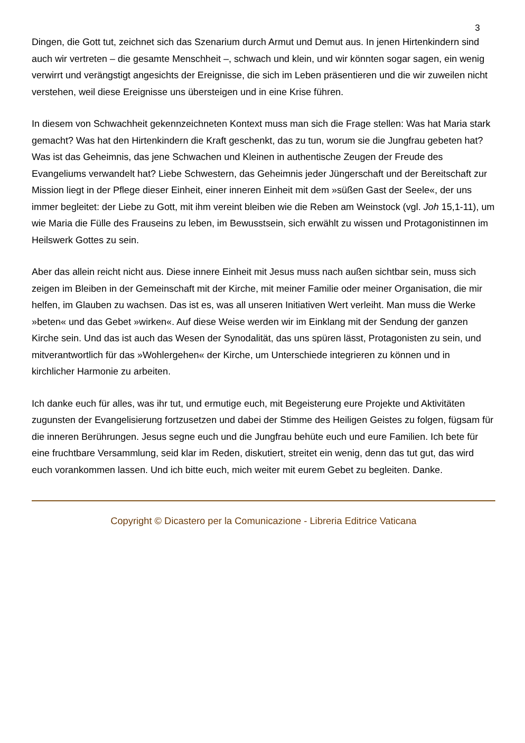3
Dingen, die Gott tut, zeichnet sich das Szenarium durch Armut und Demut aus. In jenen Hirtenkindern sind auch wir vertreten – die gesamte Menschheit –, schwach und klein, und wir könnten sogar sagen, ein wenig verwirrt und verängstigt angesichts der Ereignisse, die sich im Leben präsentieren und die wir zuweilen nicht verstehen, weil diese Ereignisse uns übersteigen und in eine Krise führen.
In diesem von Schwachheit gekennzeichneten Kontext muss man sich die Frage stellen: Was hat Maria stark gemacht? Was hat den Hirtenkindern die Kraft geschenkt, das zu tun, worum sie die Jungfrau gebeten hat? Was ist das Geheimnis, das jene Schwachen und Kleinen in authentische Zeugen der Freude des Evangeliums verwandelt hat? Liebe Schwestern, das Geheimnis jeder Jüngerschaft und der Bereitschaft zur Mission liegt in der Pflege dieser Einheit, einer inneren Einheit mit dem »süßen Gast der Seele«, der uns immer begleitet: der Liebe zu Gott, mit ihm vereint bleiben wie die Reben am Weinstock (vgl. Joh 15,1-11), um wie Maria die Fülle des Frauseins zu leben, im Bewusstsein, sich erwählt zu wissen und Protagonistinnen im Heilswerk Gottes zu sein.
Aber das allein reicht nicht aus. Diese innere Einheit mit Jesus muss nach außen sichtbar sein, muss sich zeigen im Bleiben in der Gemeinschaft mit der Kirche, mit meiner Familie oder meiner Organisation, die mir helfen, im Glauben zu wachsen. Das ist es, was all unseren Initiativen Wert verleiht. Man muss die Werke »beten« und das Gebet »wirken«. Auf diese Weise werden wir im Einklang mit der Sendung der ganzen Kirche sein. Und das ist auch das Wesen der Synodalität, das uns spüren lässt, Protagonisten zu sein, und mitverantwortlich für das »Wohlergehen« der Kirche, um Unterschiede integrieren zu können und in kirchlicher Harmonie zu arbeiten.
Ich danke euch für alles, was ihr tut, und ermutige euch, mit Begeisterung eure Projekte und Aktivitäten zugunsten der Evangelisierung fortzusetzen und dabei der Stimme des Heiligen Geistes zu folgen, fügsam für die inneren Berührungen. Jesus segne euch und die Jungfrau behüte euch und eure Familien. Ich bete für eine fruchtbare Versammlung, seid klar im Reden, diskutiert, streitet ein wenig, denn das tut gut, das wird euch vorankommen lassen. Und ich bitte euch, mich weiter mit eurem Gebet zu begleiten. Danke.
Copyright © Dicastero per la Comunicazione - Libreria Editrice Vaticana